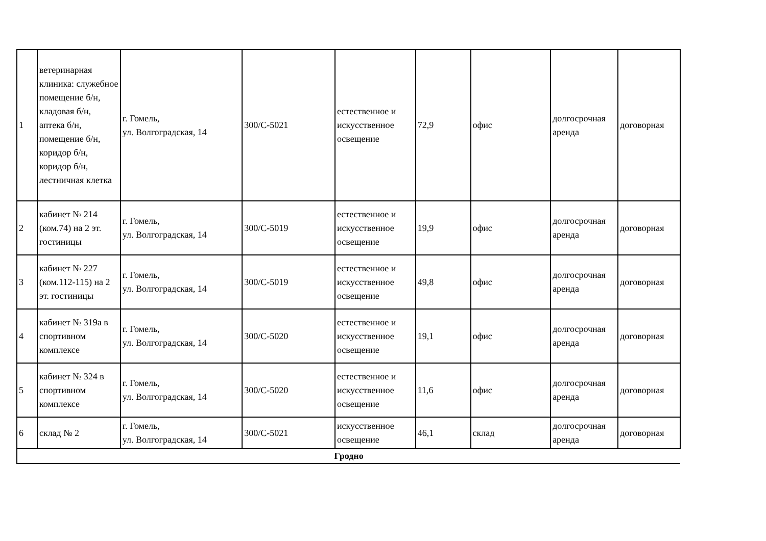| 1 | ветеринарная клиника: служебное помещение б/н, кладовая б/н, аптека б/н, помещение б/н, коридор б/н, коридор б/н, лестничная клетка | г. Гомель, ул. Волгоградская, 14 | 300/С-5021 | естественное и искусственное освещение | 72,9 | офис | долгосрочная аренда | договорная |
| 2 | кабинет № 214 (ком.74) на 2 эт. гостиницы | г. Гомель, ул. Волгоградская, 14 | 300/С-5019 | естественное и искусственное освещение | 19,9 | офис | долгосрочная аренда | договорная |
| 3 | кабинет № 227 (ком.112-115) на 2 эт. гостиницы | г. Гомель, ул. Волгоградская, 14 | 300/С-5019 | естественное и искусственное освещение | 49,8 | офис | долгосрочная аренда | договорная |
| 4 | кабинет № 319а в спортивном комплексе | г. Гомель, ул. Волгоградская, 14 | 300/С-5020 | естественное и искусственное освещение | 19,1 | офис | долгосрочная аренда | договорная |
| 5 | кабинет № 324 в спортивном комплексе | г. Гомель, ул. Волгоградская, 14 | 300/С-5020 | естественное и искусственное освещение | 11,6 | офис | долгосрочная аренда | договорная |
| 6 | склад № 2 | г. Гомель, ул. Волгоградская, 14 | 300/С-5021 | искусственное освещение | 46,1 | склад | долгосрочная аренда | договорная |
| Гродно | | | | | | | | |